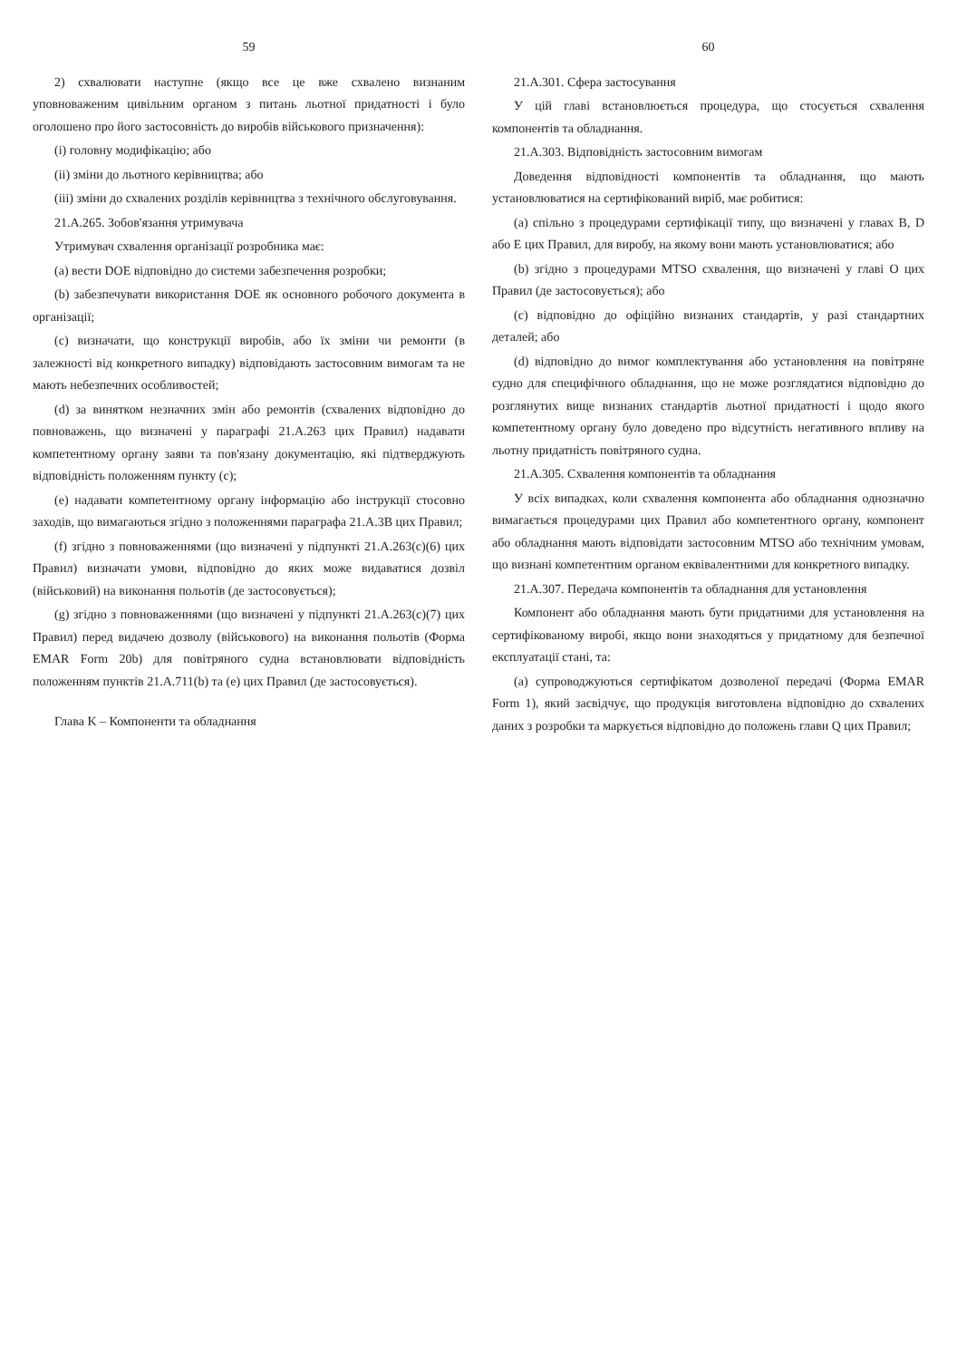59
2) схвалювати наступне (якщо все це вже схвалено визнаним уповноваженим цивільним органом з питань льотної придатності і було оголошено про його застосовність до виробів військового призначення):
(i) головну модифікацію; або
(ii) зміни до льотного керівництва; або
(iii) зміни до схвалених розділів керівництва з технічного обслуговування.
21.A.265. Зобов'язання утримувача
Утримувач схвалення організації розробника має:
(a) вести DOE відповідно до системи забезпечення розробки;
(b) забезпечувати використання DOE як основного робочого документа в організації;
(c) визначати, що конструкції виробів, або їх зміни чи ремонти (в залежності від конкретного випадку) відповідають застосовним вимогам та не мають небезпечних особливостей;
(d) за винятком незначних змін або ремонтів (схвалених відповідно до повноважень, що визначені у параграфі 21.A.263 цих Правил) надавати компетентному органу заяви та пов'язану документацію, які підтверджують відповідність положенням пункту (c);
(e) надавати компетентному органу інформацію або інструкції стосовно заходів, що вимагаються згідно з положеннями параграфа 21.A.3B цих Правил;
(f) згідно з повноваженнями (що визначені у підпункті 21.A.263(c)(6) цих Правил) визначати умови, відповідно до яких може видаватися дозвіл (військовий) на виконання польотів (де застосовується);
(g) згідно з повноваженнями (що визначені у підпункті 21.A.263(c)(7) цих Правил) перед видачею дозволу (військового) на виконання польотів (Форма EMAR Form 20b) для повітряного судна встановлювати відповідність положенням пунктів 21.A.711(b) та (e) цих Правил (де застосовується).
Глава K – Компоненти та обладнання
60
21.A.301. Сфера застосування
У цій главі встановлюється процедура, що стосується схвалення компонентів та обладнання.
21.A.303. Відповідність застосовним вимогам
Доведення відповідності компонентів та обладнання, що мають установлюватися на сертифікований виріб, має робитися:
(a) спільно з процедурами сертифікації типу, що визначені у главах B, D або E цих Правил, для виробу, на якому вони мають установлюватися; або
(b) згідно з процедурами MTSO схвалення, що визначені у главі O цих Правил (де застосовується); або
(c) відповідно до офіційно визнаних стандартів, у разі стандартних деталей; або
(d) відповідно до вимог комплектування або установлення на повітряне судно для специфічного обладнання, що не може розглядатися відповідно до розглянутих вище визнаних стандартів льотної придатності і щодо якого компетентному органу було доведено про відсутність негативного впливу на льотну придатність повітряного судна.
21.A.305. Схвалення компонентів та обладнання
У всіх випадках, коли схвалення компонента або обладнання однозначно вимагається процедурами цих Правил або компетентного органу, компонент або обладнання мають відповідати застосовним MTSO або технічним умовам, що визнані компетентним органом еквівалентними для конкретного випадку.
21.A.307. Передача компонентів та обладнання для установлення
Компонент або обладнання мають бути придатними для установлення на сертифікованому виробі, якщо вони знаходяться у придатному для безпечної експлуатації стані, та:
(a) супроводжуються сертифікатом дозволеної передачі (Форма EMAR Form 1), який засвідчує, що продукція виготовлена відповідно до схвалених даних з розробки та маркується відповідно до положень глави Q цих Правил;